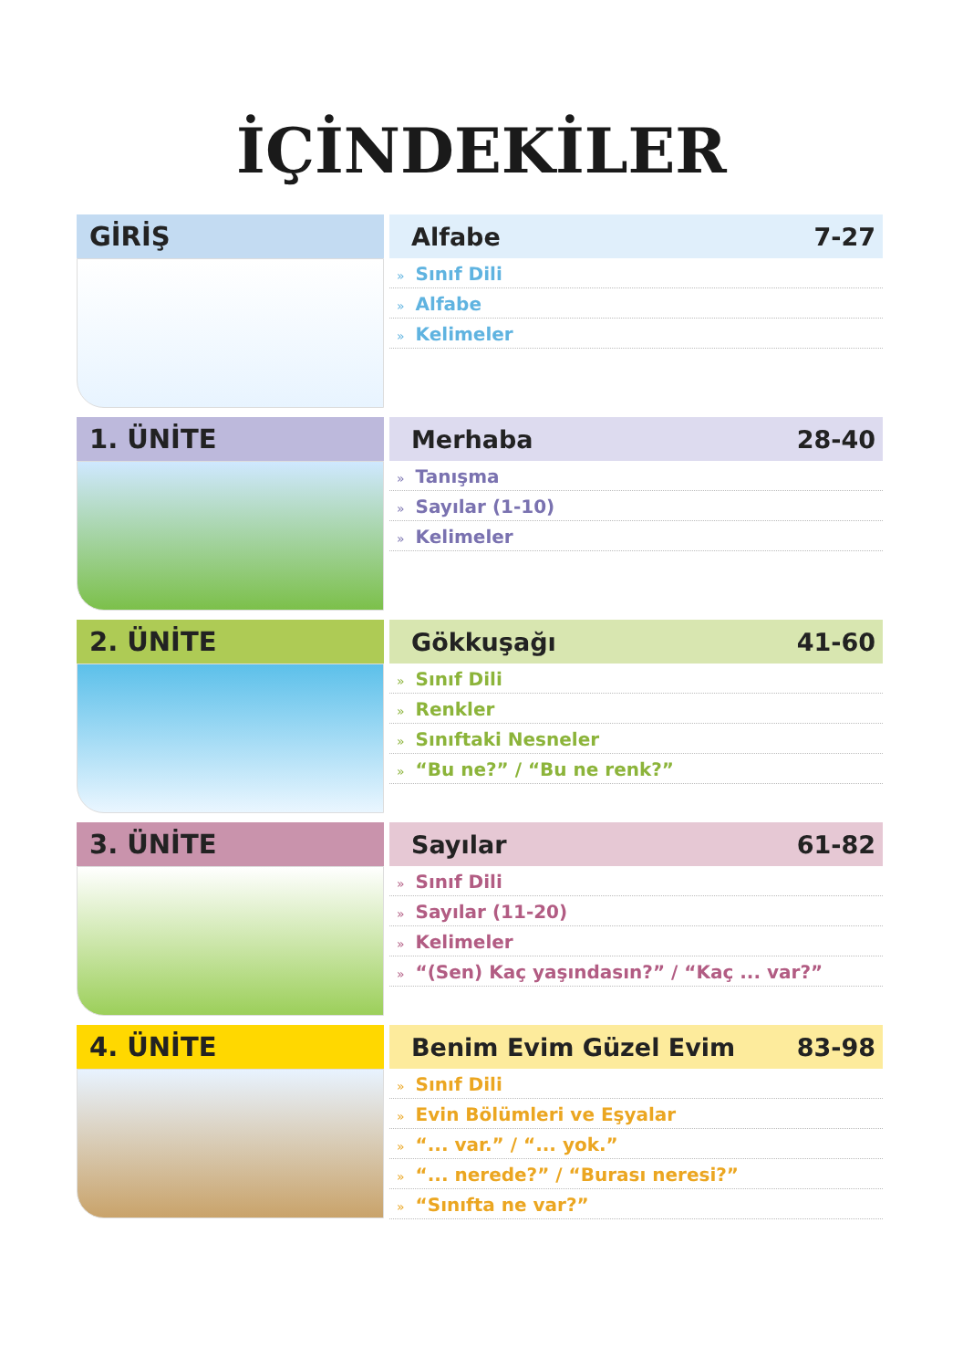İÇİNDEKİLER
GİRİŞ
Alfabe 7-27
» Sınıf Dili
» Alfabe
» Kelimeler
1. ÜNİTE
Merhaba 28-40
» Tanışma
» Sayılar (1-10)
» Kelimeler
2. ÜNİTE
Gökkuşağı 41-60
» Sınıf Dili
» Renkler
» Sınıftaki Nesneler
» “Bu ne?” / “Bu ne renk?”
3. ÜNİTE
Sayılar 61-82
» Sınıf Dili
» Sayılar (11-20)
» Kelimeler
» “(Sen) Kaç yaşındasın?” / “Kaç ... var?”
4. ÜNİTE
Benim Evim Güzel Evim 83-98
» Sınıf Dili
» Evin Bölümleri ve Eşyalar
» “... var.” / “... yok.”
» “... nerede?” / “Burası neresi?”
» “Sınıfta ne var?”